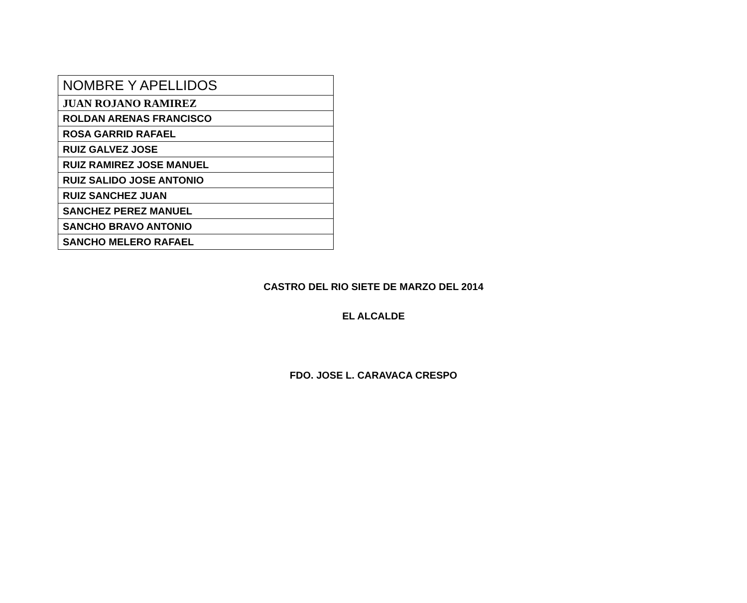| NOMBRE Y APELLIDOS |
| JUAN ROJANO RAMIREZ |
| ROLDAN ARENAS FRANCISCO |
| ROSA GARRID RAFAEL |
| RUIZ GALVEZ JOSE |
| RUIZ RAMIREZ JOSE MANUEL |
| RUIZ SALIDO JOSE ANTONIO |
| RUIZ SANCHEZ JUAN |
| SANCHEZ PEREZ MANUEL |
| SANCHO BRAVO ANTONIO |
| SANCHO MELERO RAFAEL |
CASTRO DEL RIO SIETE DE MARZO DEL 2014
EL ALCALDE
FDO. JOSE L. CARAVACA CRESPO